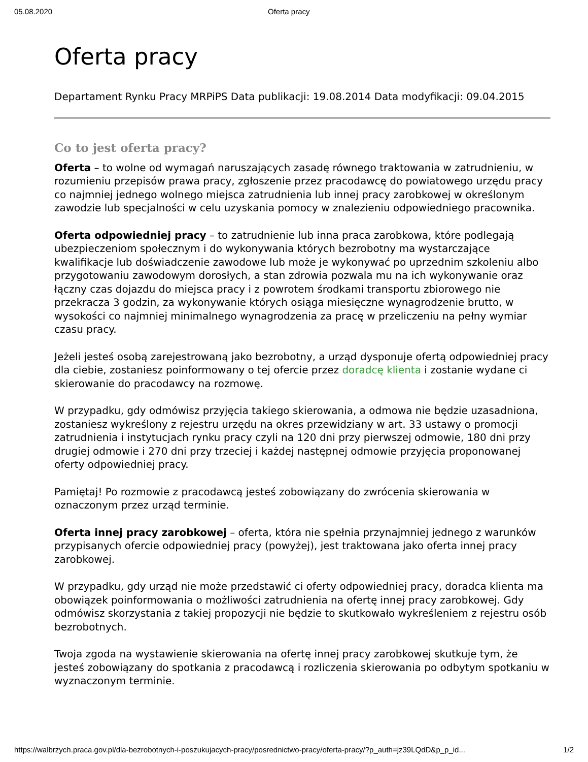05.08.2020 Oferta pracy
Oferta pracy
Departament Rynku Pracy MRPiPS Data publikacji: 19.08.2014 Data modyfikacji: 09.04.2015
Co to jest oferta pracy?
Oferta – to wolne od wymagań naruszających zasadę równego traktowania w zatrudnieniu, w rozumieniu przepisów prawa pracy, zgłoszenie przez pracodawcę do powiatowego urzędu pracy co najmniej jednego wolnego miejsca zatrudnienia lub innej pracy zarobkowej w określonym zawodzie lub specjalności w celu uzyskania pomocy w znalezieniu odpowiedniego pracownika.
Oferta odpowiedniej pracy – to zatrudnienie lub inna praca zarobkowa, które podlegają ubezpieczeniom społecznym i do wykonywania których bezrobotny ma wystarczające kwalifikacje lub doświadczenie zawodowe lub może je wykonywać po uprzednim szkoleniu albo przygotowaniu zawodowym dorosłych, a stan zdrowia pozwala mu na ich wykonywanie oraz łączny czas dojazdu do miejsca pracy i z powrotem środkami transportu zbiorowego nie przekracza 3 godzin, za wykonywanie których osiąga miesięczne wynagrodzenie brutto, w wysokości co najmniej minimalnego wynagrodzenia za pracę w przeliczeniu na pełny wymiar czasu pracy.
Jeżeli jesteś osobą zarejestrowaną jako bezrobotny, a urząd dysponuje ofertą odpowiedniej pracy dla ciebie, zostaniesz poinformowany o tej ofercie przez doradcę klienta i zostanie wydane ci skierowanie do pracodawcy na rozmowę.
W przypadku, gdy odmówisz przyjęcia takiego skierowania, a odmowa nie będzie uzasadniona, zostaniesz wykreślony z rejestru urzędu na okres przewidziany w art. 33 ustawy o promocji zatrudnienia i instytucjach rynku pracy czyli na 120 dni przy pierwszej odmowie, 180 dni przy drugiej odmowie i 270 dni przy trzeciej i każdej następnej odmowie przyjęcia proponowanej oferty odpowiedniej pracy.
Pamiętaj! Po rozmowie z pracodawcą jesteś zobowiązany do zwrócenia skierowania w oznaczonym przez urząd terminie.
Oferta innej pracy zarobkowej – oferta, która nie spełnia przynajmniej jednego z warunków przypisanych ofercie odpowiedniej pracy (powyżej), jest traktowana jako oferta innej pracy zarobkowej.
W przypadku, gdy urząd nie może przedstawić ci oferty odpowiedniej pracy, doradca klienta ma obowiązek poinformowania o możliwości zatrudnienia na ofertę innej pracy zarobkowej. Gdy odmówisz skorzystania z takiej propozycji nie będzie to skutkowało wykreśleniem z rejestru osób bezrobotnych.
Twoja zgoda na wystawienie skierowania na ofertę innej pracy zarobkowej skutkuje tym, że jesteś zobowiązany do spotkania z pracodawcą i rozliczenia skierowania po odbytym spotkaniu w wyznaczonym terminie.
https://walbrzych.praca.gov.pl/dla-bezrobotnych-i-poszukujacych-pracy/posrednictwo-pracy/oferta-pracy/?p_auth=jz39LQdD&p_p_id... 1/2